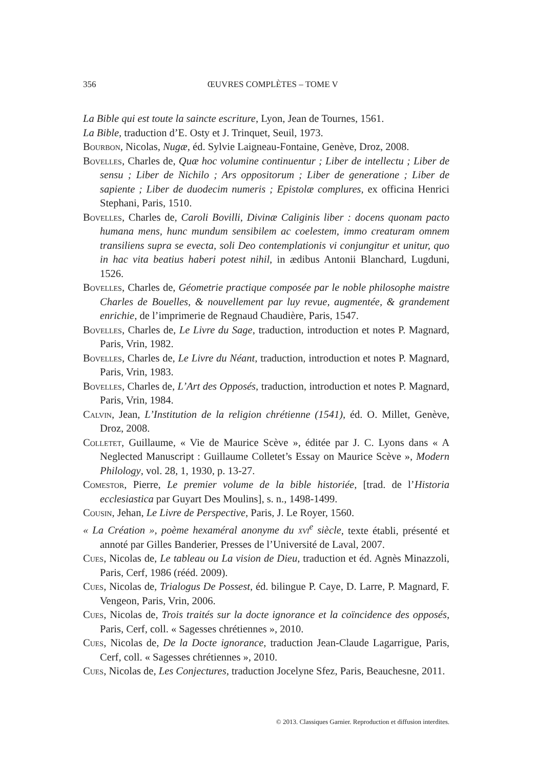356
ŒUVRES COMPLÈTES – TOME V
La Bible qui est toute la saincte escriture, Lyon, Jean de Tournes, 1561.
La Bible, traduction d’E. Osty et J. Trinquet, Seuil, 1973.
Bourbon, Nicolas, Nugæ, éd. Sylvie Laigneau-Fontaine, Genève, Droz, 2008.
Bovelles, Charles de, Quæ hoc volumine continuentur ; Liber de intellectu ; Liber de sensu ; Liber de Nichilo ; Ars oppositorum ; Liber de generatione ; Liber de sapiente ; Liber de duodecim numeris ; Epistolæ complures, ex officina Henrici Stephani, Paris, 1510.
Bovelles, Charles de, Caroli Bovilli, Divinæ Caliginis liber : docens quonam pacto humana mens, hunc mundum sensibilem ac coelestem, immo creaturam omnem transiliens supra se evecta, soli Deo contemplationis vi conjungitur et unitur, quo in hac vita beatius haberi potest nihil, in ædibus Antonii Blanchard, Lugduni, 1526.
Bovelles, Charles de, Géometrie practique composée par le noble philosophe maistre Charles de Bouelles, & nouvellement par luy revue, augmentée, & grandement enrichie, de l’imprimerie de Regnaud Chaudière, Paris, 1547.
Bovelles, Charles de, Le Livre du Sage, traduction, introduction et notes P. Magnard, Paris, Vrin, 1982.
Bovelles, Charles de, Le Livre du Néant, traduction, introduction et notes P. Magnard, Paris, Vrin, 1983.
Bovelles, Charles de, L’Art des Opposés, traduction, introduction et notes P. Magnard, Paris, Vrin, 1984.
Calvin, Jean, L’Institution de la religion chrétienne (1541), éd. O. Millet, Genève, Droz, 2008.
Colletet, Guillaume, « Vie de Maurice Scève », éditée par J. C. Lyons dans « A Neglected Manuscript : Guillaume Colletet’s Essay on Maurice Scève », Modern Philology, vol. 28, 1, 1930, p. 13-27.
Comestor, Pierre, Le premier volume de la bible historiée, [trad. de l’Historia ecclesiastica par Guyart Des Moulins], s. n., 1498-1499.
Cousin, Jehan, Le Livre de Perspective, Paris, J. Le Royer, 1560.
« La Création », poème hexaméral anonyme du xvi<sup>e</sup> siècle, texte établi, présenté et annoté par Gilles Banderier, Presses de l’Université de Laval, 2007.
Cues, Nicolas de, Le tableau ou La vision de Dieu, traduction et éd. Agnès Minazzoli, Paris, Cerf, 1986 (rééd. 2009).
Cues, Nicolas de, Trialogus De Possest, éd. bilingue P. Caye, D. Larre, P. Magnard, F. Vengeon, Paris, Vrin, 2006.
Cues, Nicolas de, Trois traités sur la docte ignorance et la coïncidence des opposés, Paris, Cerf, coll. « Sagesses chrétiennes », 2010.
Cues, Nicolas de, De la Docte ignorance, traduction Jean-Claude Lagarrigue, Paris, Cerf, coll. « Sagesses chrétiennes », 2010.
Cues, Nicolas de, Les Conjectures, traduction Jocelyne Sfez, Paris, Beauchesne, 2011.
© 2013. Classiques Garnier. Reproduction et diffusion interdites.